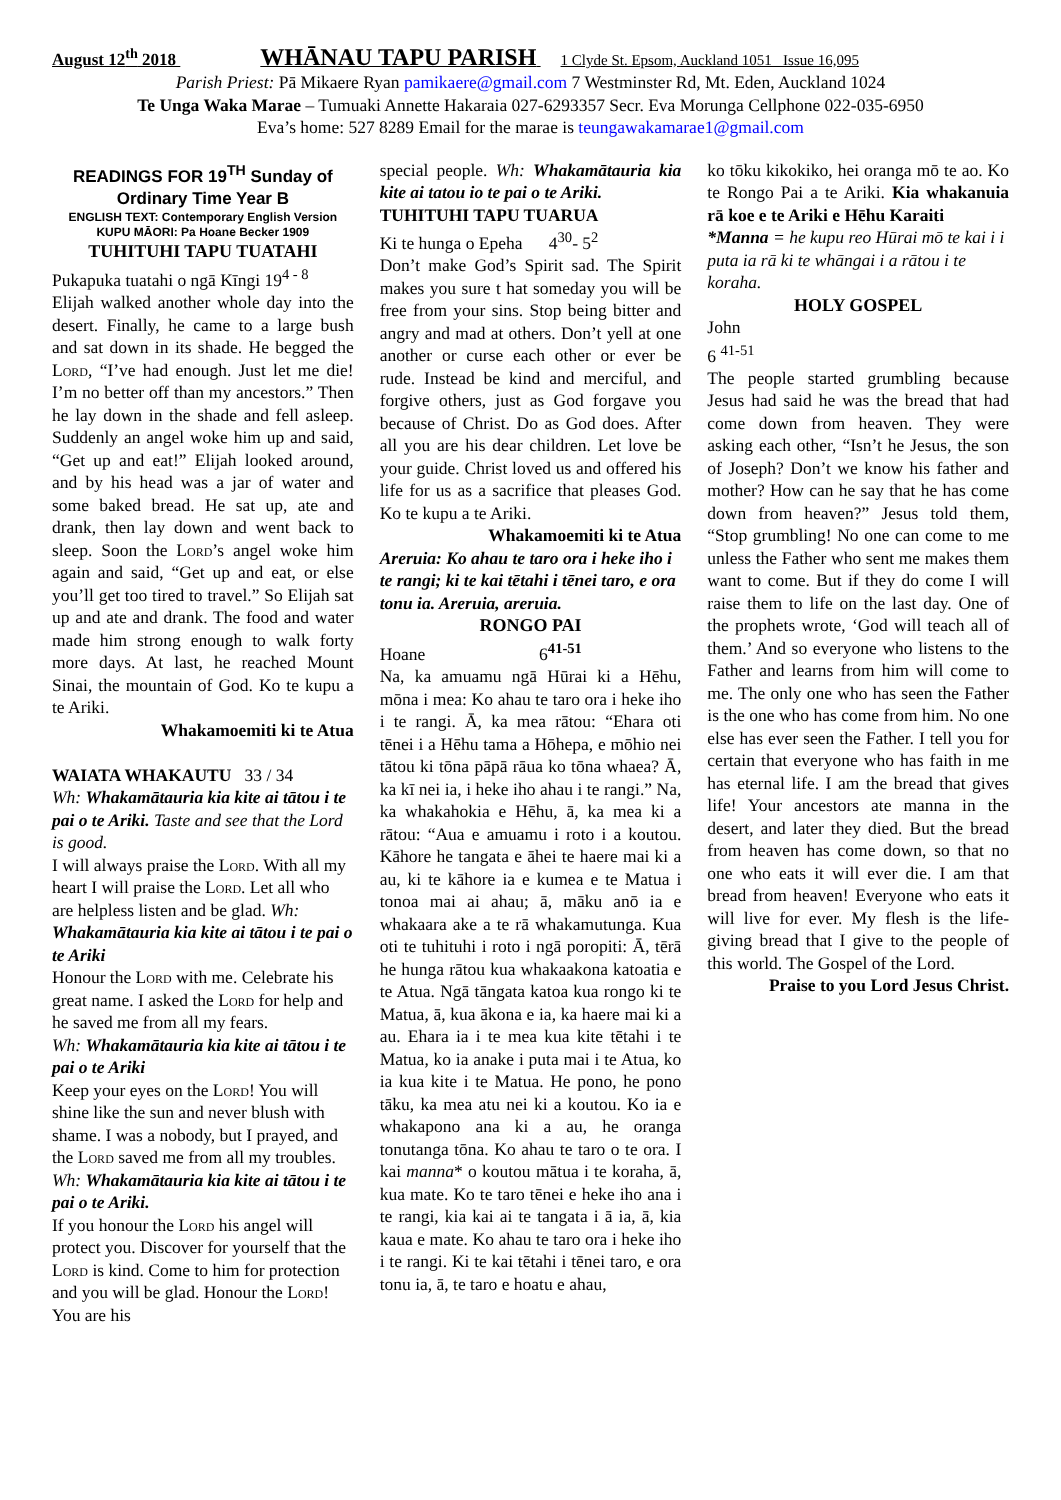August 12<sup>th</sup> 2018 WHĀNAU TAPU PARISH 1 Clyde St. Epsom, Auckland 1051 Issue 16,095
Parish Priest: Pā Mikaere Ryan pamikaere@gmail.com 7 Westminster Rd, Mt. Eden, Auckland 1024
Te Unga Waka Marae – Tumuaki Annette Hakaraia 027-6293357 Secr. Eva Morunga Cellphone 022-035-6950
Eva’s home: 527 8289 Email for the marae is teungawakamarae1@gmail.com
READINGS FOR 19<sup>TH</sup> Sunday of Ordinary Time Year B
ENGLISH TEXT: Contemporary English Version
KUPU MĀORI: Pa Hoane Becker 1909
TUHITUHI TAPU TUATAHI
Pukapuka tuatahi o ngā Kīngi 19<sup>4 - 8</sup>
Elijah walked another whole day into the desert. Finally, he came to a large bush and sat down in its shade. He begged the Lord, “I’ve had enough. Just let me die! I’m no better off than my ancestors.” Then he lay down in the shade and fell asleep. Suddenly an angel woke him up and said, “Get up and eat!” Elijah looked around, and by his head was a jar of water and some baked bread. He sat up, ate and drank, then lay down and went back to sleep. Soon the Lord’s angel woke him again and said, “Get up and eat, or else you’ll get too tired to travel.” So Elijah sat up and ate and drank. The food and water made him strong enough to walk forty more days. At last, he reached Mount Sinai, the mountain of God. Ko te kupu a te Ariki.
Whakamoemiti ki te Atua
WAIATA WHAKAUTU 33 / 34
Wh: Whakamātauria kia kite ai tātou i te pai o te Ariki. Taste and see that the Lord is good.
I will always praise the Lord. With all my heart I will praise the Lord. Let all who are helpless listen and be glad. Wh: Whakamātauria kia kite ai tātou i te pai o te Ariki
Honour the Lord with me. Celebrate his great name. I asked the Lord for help and he saved me from all my fears.
Wh: Whakamātauria kia kite ai tātou i te pai o te Ariki
Keep your eyes on the Lord! You will shine like the sun and never blush with shame. I was a nobody, but I prayed, and the Lord saved me from all my troubles.
Wh: Whakamātauria kia kite ai tātou i te pai o te Ariki.
If you honour the Lord his angel will protect you. Discover for yourself that the Lord is kind. Come to him for protection and you will be glad. Honour the Lord! You are his
special people. Wh: Whakamātauria kia kite ai tatou io te pai o te Ariki.
TUHITUHI TAPU TUARUA
Ki te hunga o Epeha 4<sup>30</sup>- 5<sup>2</sup>
Don’t make God’s Spirit sad. The Spirit makes you sure t hat someday you will be free from your sins. Stop being bitter and angry and mad at others. Don’t yell at one another or curse each other or ever be rude. Instead be kind and merciful, and forgive others, just as God forgave you because of Christ. Do as God does. After all you are his dear children. Let love be your guide. Christ loved us and offered his life for us as a sacrifice that pleases God. Ko te kupu a te Ariki.
Whakamoemiti ki te Atua
Areruia: Ko ahau te taro ora i heke iho i te rangi; ki te kai tētahi i tēnei taro, e ora tonu ia. Areruia, areruia.
RONGO PAI
Hoane 6<sup>41-51</sup>
Na, ka amuamu ngā Hūrai ki a Hēhu, mōna i mea: Ko ahau te taro ora i heke iho i te rangi. Ā, ka mea rātou: “Ehara oti tēnei i a Hēhu tama a Hōhepa, e mōhio nei tātou ki tōna pāpā rāua ko tōna whaea? Ā, ka kī nei ia, i heke iho ahau i te rangi.” Na, ka whakahokia e Hēhu, ā, ka mea ki a rātou: “Aua e amuamu i roto i a koutou. Kāhore he tangata e āhei te haere mai ki a au, ki te kāhore ia e kumea e te Matua i tonoa mai ai ahau; ā, māku anō ia e whakaara ake a te rā whakamutunga. Kua oti te tuhituhi i roto i ngā poropiti: Ā, tērā he hunga rātou kua whakaakona katoatia e te Atua. Ngā tāngata katoa kua rongo ki te Matua, ā, kua ākona e ia, ka haere mai ki a au. Ehara ia i te mea kua kite tētahi i te Matua, ko ia anake i puta mai i te Atua, ko ia kua kite i te Matua. He pono, he pono tāku, ka mea atu nei ki a koutou. Ko ia e whakapono ana ki a au, he oranga tonutanga tōna. Ko ahau te taro o te ora. I kai manna* o koutou mātua i te koraha, ā, kua mate. Ko te taro tēnei e heke iho ana i te rangi, kia kai ai te tangata i ā ia, ā, kia kaua e mate. Ko ahau te taro ora i heke iho i te rangi. Ki te kai tētahi i tēnei taro, e ora tonu ia, ā, te taro e hoatu e ahau,
ko tōku kikokiko, hei oranga mō te ao. Ko te Rongo Pai a te Ariki. Kia whakanuia rā koe e te Ariki e Hēhu Karaiti
*Manna = he kupu reo Hūrai mō te kai i i puta ia rā ki te whāngai i a rātou i te koraha.
HOLY GOSPEL
John
6 <sup>41-51</sup>
The people started grumbling because Jesus had said he was the bread that had come down from heaven. They were asking each other, “Isn’t he Jesus, the son of Joseph? Don’t we know his father and mother? How can he say that he has come down from heaven?” Jesus told them, “Stop grumbling! No one can come to me unless the Father who sent me makes them want to come. But if they do come I will raise them to life on the last day. One of the prophets wrote, ‘God will teach all of them.’ And so everyone who listens to the Father and learns from him will come to me. The only one who has seen the Father is the one who has come from him. No one else has ever seen the Father. I tell you for certain that everyone who has faith in me has eternal life. I am the bread that gives life! Your ancestors ate manna in the desert, and later they died. But the bread from heaven has come down, so that no one who eats it will ever die. I am that bread from heaven! Everyone who eats it will live for ever. My flesh is the life-giving bread that I give to the people of this world. The Gospel of the Lord.
Praise to you Lord Jesus Christ.